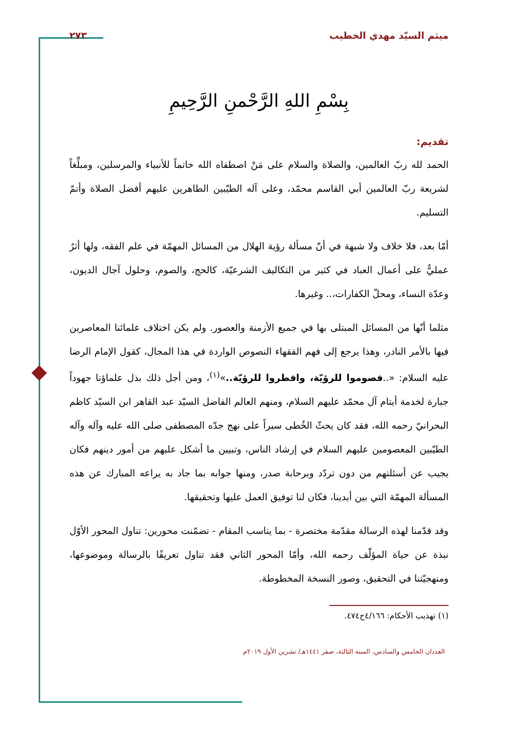ميثم السيّد مهدي الخطيب ٢٧٣
بِسْمِ اللهِ الرَّحْمنِ الرَّحِيمِ
تقديم:
الحمد لله ربّ العالمين، والصلاة والسلام على مَنْ اصطفاه الله خاتماً للأنبياء والمرسلين، ومبلِّغاً لشريعة ربّ العالمين أبي القاسم محمّد، وعلى آله الطيّبين الطاهرين عليهم أفضل الصلاة وأتمّ التسليم.
أمّا بعد، فلا خلاف ولا شبهة في أنّ مسألة رؤية الهلال من المسائل المهمّة في علم الفقه، ولها أثرٌ عمليٌّ على أعمال العباد في كثير من التكاليف الشرعيّة، كالحج، والصوم، وحلول آجال الديون، وعدّة النساء، ومحلّ الكفارات،.. وغيرها.
مثلما أنّها من المسائل المبتلى بها في جميع الأزمنة والعصور. ولم يكن اختلاف علمائنا المعاصرين فيها بالأمر النادر، وهذا يرجع إلى فهم الفقهاء النصوص الواردة في هذا المجال، كقول الإمام الرضا عليه السلام: «..فصوموا للرؤيّة، وافطروا للرؤيّة..»<sup>(١)</sup>، ومن أجل ذلك بذل علماؤنا جهوداً جبارة لخدمة أيتام آل محمّد عليهم السلام، ومنهم العالم الفاضل السيّد عبد القاهر ابن السيّد كاظم البحرانيّ رحمه الله، فقد كان يحثّ الخُطى سيراً على نهج جدّه المصطفى صلى الله عليه وآله وآله الطيّبين المعصومين عليهم السلام في إرشاد الناس، وتبيين ما أشكل عليهم من أمور دينهم فكان يجيب عن أسئلتهم من دون تردّد وبرحابة صدر، ومنها جوابه بما جاد به يراعه المبارك عن هذه المسألة المهمّة التي بين أيدينا، فكان لنا توفيق العمل عليها وتحقيقها.
وقد قدّمنا لهذه الرسالة مقدّمة مختصرة - بما يناسب المقام - تضمّنت محورين: تناول المحور الأوّل نبذة عن حياة المؤلّف رحمه الله، وأمّا المحور الثاني فقد تناول تعريفًا بالرسالة وموضوعها، ومنهجيّتنا في التحقيق، وصور النسخة المخطوطة.
(١) تهذيب الأحكام: ٤/١٦٦ح٤٧٤.
العددان الخامس والسادس، السنة الثالثة، صفر ١٤٤١هـ/ تشرين الأول ٢٠١٩م